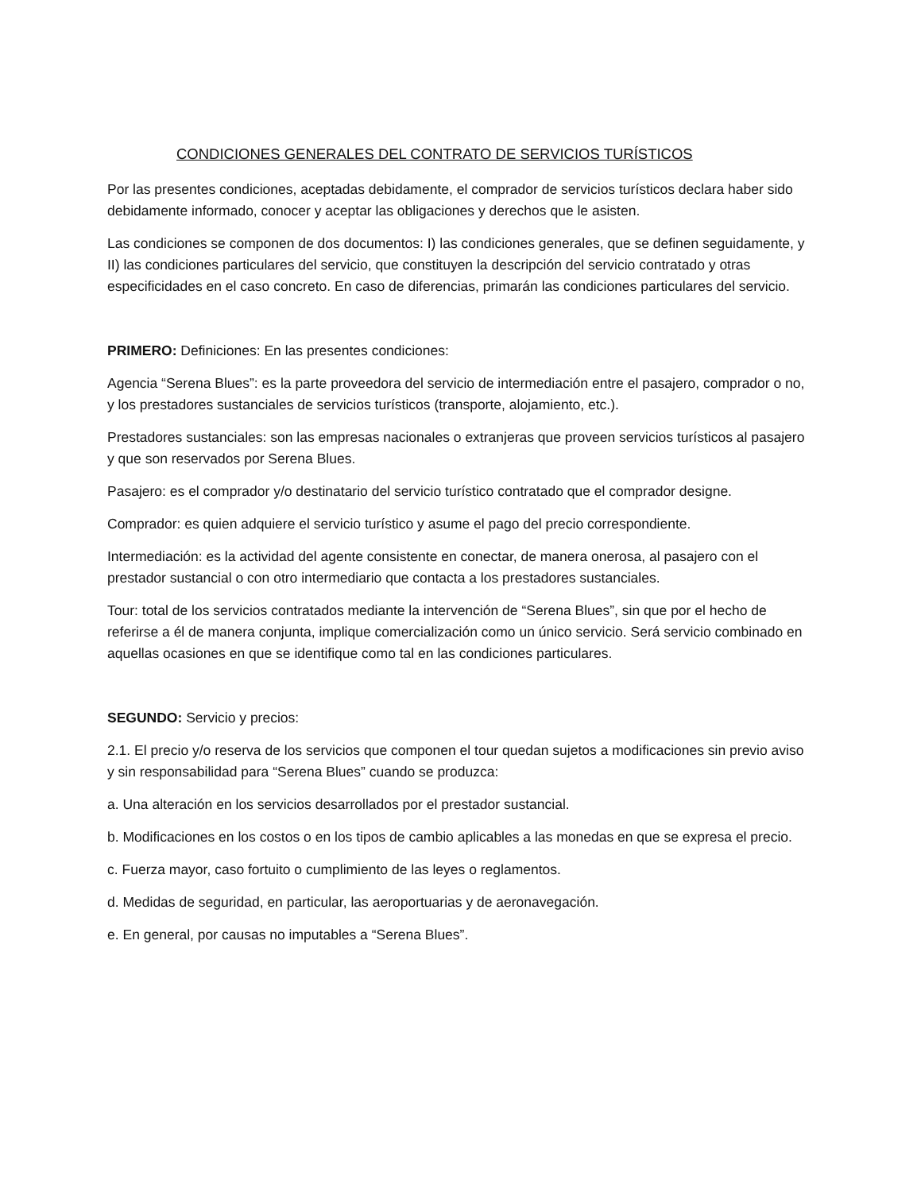CONDICIONES GENERALES DEL CONTRATO DE SERVICIOS TURÍSTICOS
Por las presentes condiciones, aceptadas debidamente, el comprador de servicios turísticos declara haber sido debidamente informado, conocer y aceptar las obligaciones y derechos que le asisten.
Las condiciones se componen de dos documentos: I) las condiciones generales, que se definen seguidamente, y II) las condiciones particulares del servicio, que constituyen la descripción del servicio contratado y otras especificidades en el caso concreto. En caso de diferencias, primarán las condiciones particulares del servicio.
PRIMERO: Definiciones: En las presentes condiciones:
Agencia “Serena Blues”: es la parte proveedora del servicio de intermediación entre el pasajero, comprador o no, y los prestadores sustanciales de servicios turísticos (transporte, alojamiento, etc.).
Prestadores sustanciales: son las empresas nacionales o extranjeras que proveen servicios turísticos al pasajero y que son reservados por Serena Blues.
Pasajero: es el comprador y/o destinatario del servicio turístico contratado que el comprador designe.
Comprador: es quien adquiere el servicio turístico y asume el pago del precio correspondiente.
Intermediación: es la actividad del agente consistente en conectar, de manera onerosa, al pasajero con el prestador sustancial o con otro intermediario que contacta a los prestadores sustanciales.
Tour: total de los servicios contratados mediante la intervención de “Serena Blues”, sin que por el hecho de referirse a él de manera conjunta, implique comercialización como un único servicio. Será servicio combinado en aquellas ocasiones en que se identifique como tal en las condiciones particulares.
SEGUNDO: Servicio y precios:
2.1. El precio y/o reserva de los servicios que componen el tour quedan sujetos a modificaciones sin previo aviso y sin responsabilidad para “Serena Blues” cuando se produzca:
a. Una alteración en los servicios desarrollados por el prestador sustancial.
b. Modificaciones en los costos o en los tipos de cambio aplicables a las monedas en que se expresa el precio.
c. Fuerza mayor, caso fortuito o cumplimiento de las leyes o reglamentos.
d. Medidas de seguridad, en particular, las aeroportuarias y de aeronavegación.
e. En general, por causas no imputables a “Serena Blues”.